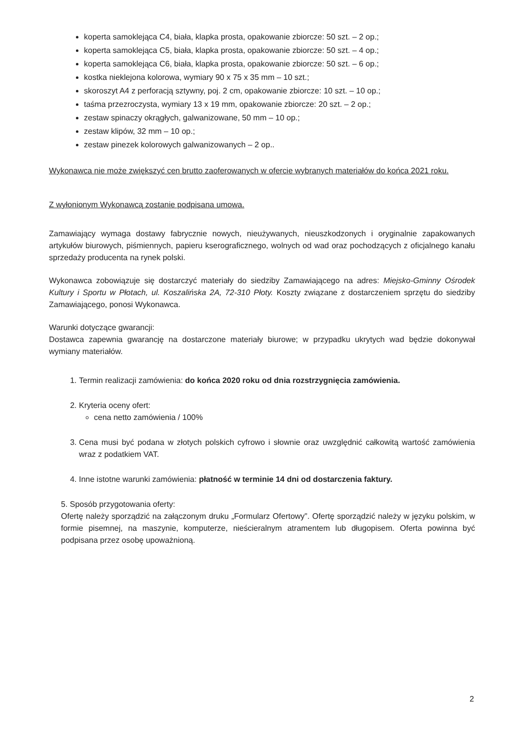koperta samoklejąca C4, biała, klapka prosta, opakowanie zbiorcze: 50 szt. – 2 op.;
koperta samoklejąca C5, biała, klapka prosta, opakowanie zbiorcze: 50 szt. – 4 op.;
koperta samoklejąca C6, biała, klapka prosta, opakowanie zbiorcze: 50 szt. – 6 op.;
kostka nieklejona kolorowa, wymiary 90 x 75 x 35 mm – 10 szt.;
skoroszyt A4 z perforacją sztywny, poj. 2 cm, opakowanie zbiorcze: 10 szt. – 10 op.;
taśma przezroczysta, wymiary 13 x 19 mm, opakowanie zbiorcze: 20 szt. – 2 op.;
zestaw spinaczy okrągłych, galwanizowane, 50 mm – 10 op.;
zestaw klipów, 32 mm – 10 op.;
zestaw pinezek kolorowych galwanizowanych – 2 op..
Wykonawca nie może zwiększyć cen brutto zaoferowanych w ofercie wybranych materiałów do końca 2021 roku.
Z wyłonionym Wykonawcą zostanie podpisana umowa.
Zamawiający wymaga dostawy fabrycznie nowych, nieużywanych, nieuszkodzonych i oryginalnie zapakowanych artykułów biurowych, piśmiennych, papieru kserograficznego, wolnych od wad oraz pochodzących z oficjalnego kanału sprzedaży producenta na rynek polski.
Wykonawca zobowiązuje się dostarczyć materiały do siedziby Zamawiającego na adres: Miejsko-Gminny Ośrodek Kultury i Sportu w Płotach, ul. Koszalińska 2A, 72-310 Płoty. Koszty związane z dostarczeniem sprzętu do siedziby Zamawiającego, ponosi Wykonawca.
Warunki dotyczące gwarancji:
Dostawca zapewnia gwarancję na dostarczone materiały biurowe; w przypadku ukrytych wad będzie dokonywał wymiany materiałów.
1. Termin realizacji zamówienia: do końca 2020 roku od dnia rozstrzygnięcia zamówienia.
2. Kryteria oceny ofert:
cena netto zamówienia / 100%
3. Cena musi być podana w złotych polskich cyfrowo i słownie oraz uwzględnić całkowitą wartość zamówienia wraz z podatkiem VAT.
4. Inne istotne warunki zamówienia: płatność w terminie 14 dni od dostarczenia faktury.
5. Sposób przygotowania oferty:
Ofertę należy sporządzić na załączonym druku „Formularz Ofertowy”. Ofertę sporządzić należy w języku polskim, w formie pisemnej, na maszynie, komputerze, nieścieralnym atramentem lub długopisem. Oferta powinna być podpisana przez osobę upoważnioną.
2